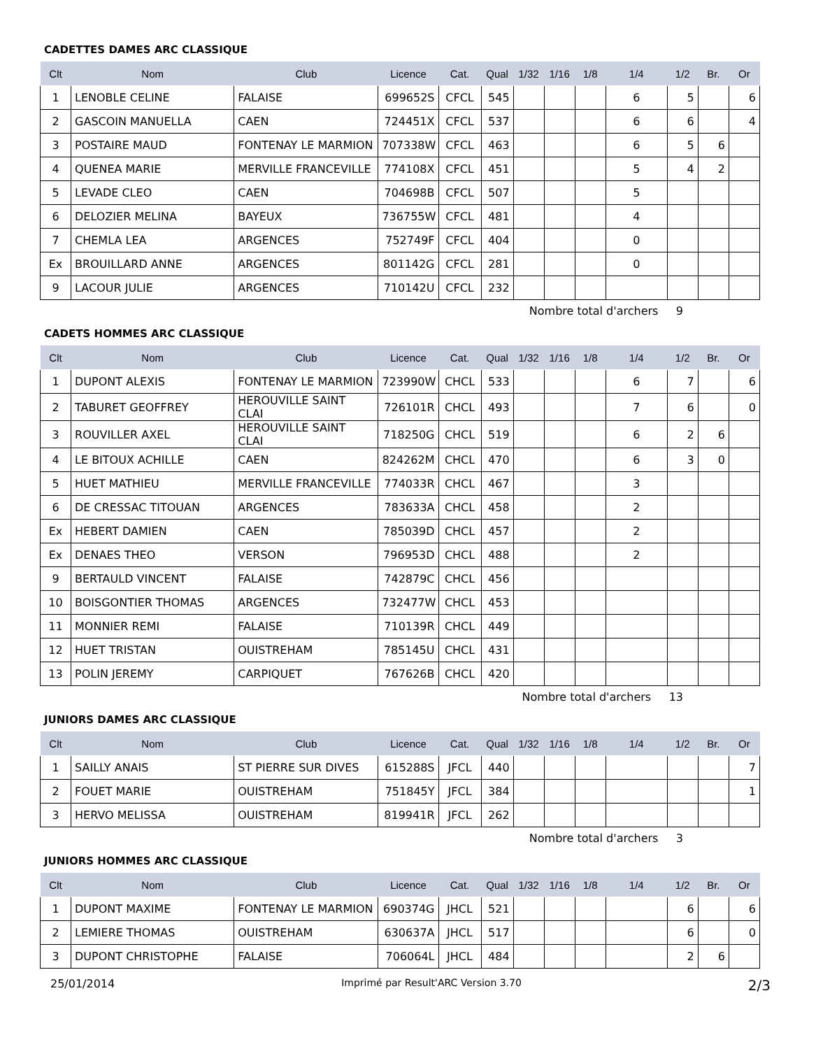CADETTES DAMES ARC CLASSIQUE
| Clt | Nom | Club | Licence | Cat. | Qual | 1/32 | 1/16 | 1/8 | 1/4 | 1/2 | Br. | Or |
| --- | --- | --- | --- | --- | --- | --- | --- | --- | --- | --- | --- | --- |
| 1 | LENOBLE CELINE | FALAISE | 699652S | CFCL | 545 | | | | 6 | 5 | | 6 |
| 2 | GASCOIN MANUELLA | CAEN | 724451X | CFCL | 537 | | | | 6 | 6 | | 4 |
| 3 | POSTAIRE MAUD | FONTENAY LE MARMION | 707338W | CFCL | 463 | | | | 6 | 5 | 6 | |
| 4 | QUENEA MARIE | MERVILLE FRANCEVILLE | 774108X | CFCL | 451 | | | | 5 | 4 | 2 | |
| 5 | LEVADE CLEO | CAEN | 704698B | CFCL | 507 | | | | 5 | | | |
| 6 | DELOZIER MELINA | BAYEUX | 736755W | CFCL | 481 | | | | 4 | | | |
| 7 | CHEMLA LEA | ARGENCES | 752749F | CFCL | 404 | | | | 0 | | | |
| Ex | BROUILLARD ANNE | ARGENCES | 801142G | CFCL | 281 | | | | 0 | | | |
| 9 | LACOUR JULIE | ARGENCES | 710142U | CFCL | 232 | | | | | | | |
Nombre total d'archers 9
CADETS HOMMES ARC CLASSIQUE
| Clt | Nom | Club | Licence | Cat. | Qual | 1/32 | 1/16 | 1/8 | 1/4 | 1/2 | Br. | Or |
| --- | --- | --- | --- | --- | --- | --- | --- | --- | --- | --- | --- | --- |
| 1 | DUPONT ALEXIS | FONTENAY LE MARMION | 723990W | CHCL | 533 | | | | 6 | 7 | | 6 |
| 2 | TABURET GEOFFREY | HEROUVILLE SAINT CLAI | 726101R | CHCL | 493 | | | | 7 | 6 | | 0 |
| 3 | ROUVILLER AXEL | HEROUVILLE SAINT CLAI | 718250G | CHCL | 519 | | | | 6 | 2 | 6 | |
| 4 | LE BITOUX ACHILLE | CAEN | 824262M | CHCL | 470 | | | | 6 | 3 | 0 | |
| 5 | HUET MATHIEU | MERVILLE FRANCEVILLE | 774033R | CHCL | 467 | | | | 3 | | | |
| 6 | DE CRESSAC TITOUAN | ARGENCES | 783633A | CHCL | 458 | | | | 2 | | | |
| Ex | HEBERT DAMIEN | CAEN | 785039D | CHCL | 457 | | | | 2 | | | |
| Ex | DENAES THEO | VERSON | 796953D | CHCL | 488 | | | | 2 | | | |
| 9 | BERTAULD VINCENT | FALAISE | 742879C | CHCL | 456 | | | | | | | |
| 10 | BOISGONTIER THOMAS | ARGENCES | 732477W | CHCL | 453 | | | | | | | |
| 11 | MONNIER REMI | FALAISE | 710139R | CHCL | 449 | | | | | | | |
| 12 | HUET TRISTAN | OUISTREHAM | 785145U | CHCL | 431 | | | | | | | |
| 13 | POLIN JEREMY | CARPIQUET | 767626B | CHCL | 420 | | | | | | | |
Nombre total d'archers 13
JUNIORS DAMES ARC CLASSIQUE
| Clt | Nom | Club | Licence | Cat. | Qual | 1/32 | 1/16 | 1/8 | 1/4 | 1/2 | Br. | Or |
| --- | --- | --- | --- | --- | --- | --- | --- | --- | --- | --- | --- | --- |
| 1 | SAILLY ANAIS | ST PIERRE SUR DIVES | 615288S | JFCL | 440 | | | | | | | 7 |
| 2 | FOUET MARIE | OUISTREHAM | 751845Y | JFCL | 384 | | | | | | | 1 |
| 3 | HERVO MELISSA | OUISTREHAM | 819941R | JFCL | 262 | | | | | | | |
Nombre total d'archers 3
JUNIORS HOMMES ARC CLASSIQUE
| Clt | Nom | Club | Licence | Cat. | Qual | 1/32 | 1/16 | 1/8 | 1/4 | 1/2 | Br. | Or |
| --- | --- | --- | --- | --- | --- | --- | --- | --- | --- | --- | --- | --- |
| 1 | DUPONT MAXIME | FONTENAY LE MARMION | 690374G | JHCL | 521 | | | | | 6 | | 6 |
| 2 | LEMIERE THOMAS | OUISTREHAM | 630637A | JHCL | 517 | | | | | 6 | | 0 |
| 3 | DUPONT CHRISTOPHE | FALAISE | 706064L | JHCL | 484 | | | | | 2 | 6 | |
25/01/2014 Imprimé par Result'ARC Version 3.70 2/3